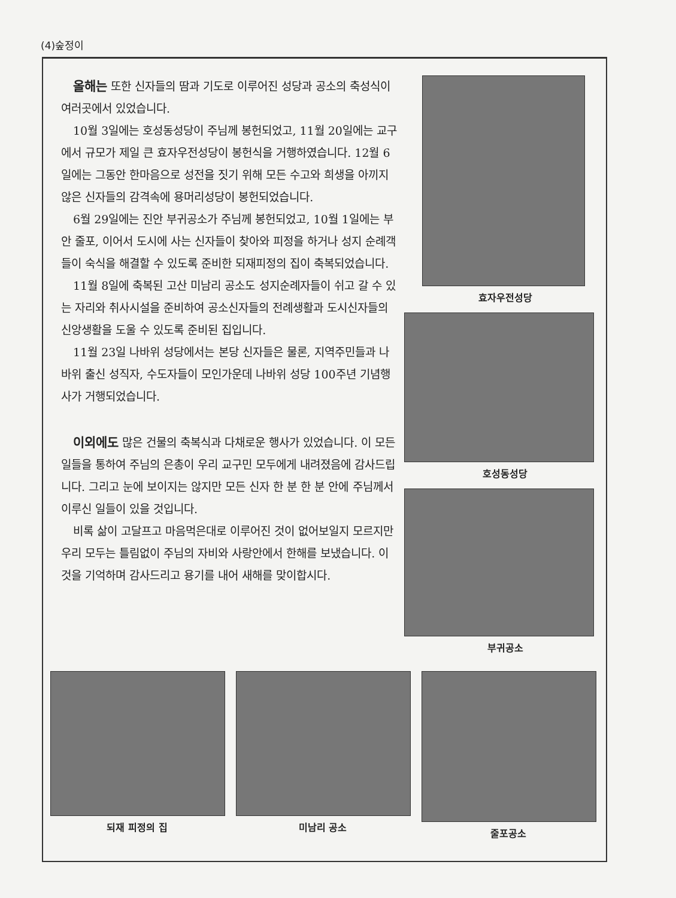(4)숲정이
올해는 또한 신자들의 땀과 기도로 이루어진 성당과 공소의 축성식이 여러곳에서 있었습니다.
10월 3일에는 호성동성당이 주님께 봉헌되었고, 11월 20일에는 교구에서 규모가 제일 큰 효자우전성당이 봉헌식을 거행하였습니다. 12월 6일에는 그동안 한마음으로 성전을 짓기 위해 모든 수고와 희생을 아끼지 않은 신자들의 감격속에 용머리성당이 봉헌되었습니다.
6월 29일에는 진안 부귀공소가 주님께 봉헌되었고, 10월 1일에는 부안 줄포, 이어서 도시에 사는 신자들이 찾아와 피정을 하거나 성지 순례객들이 숙식을 해결할 수 있도록 준비한 되재피정의 집이 축복되었습니다.
11월 8일에 축복된 고산 미남리 공소도 성지순례자들이 쉬고 갈 수 있는 자리와 취사시설을 준비하여 공소신자들의 전례생활과 도시신자들의 신앙생활을 도울 수 있도록 준비된 집입니다.
11월 23일 나바위 성당에서는 본당 신자들은 물론, 지역주민들과 나바위 출신 성직자, 수도자들이 모인가운데 나바위 성당 100주년 기념행사가 거행되었습니다.
이외에도 많은 건물의 축복식과 다채로운 행사가 있었습니다. 이 모든 일들을 통하여 주님의 은총이 우리 교구민 모두에게 내려졌음에 감사드립니다. 그리고 눈에 보이지는 않지만 모든 신자 한 분 한 분 안에 주님께서 이루신 일들이 있을 것입니다.
비록 삶이 고달프고 마음먹은대로 이루어진 것이 없어보일지 모르지만 우리 모두는 틀림없이 주님의 자비와 사랑안에서 한해를 보냈습니다. 이것을 기억하며 감사드리고 용기를 내어 새해를 맞이합시다.
효자우전성당
호성동성당
부귀공소
되재 피정의 집 미남리 공소 줄포공소